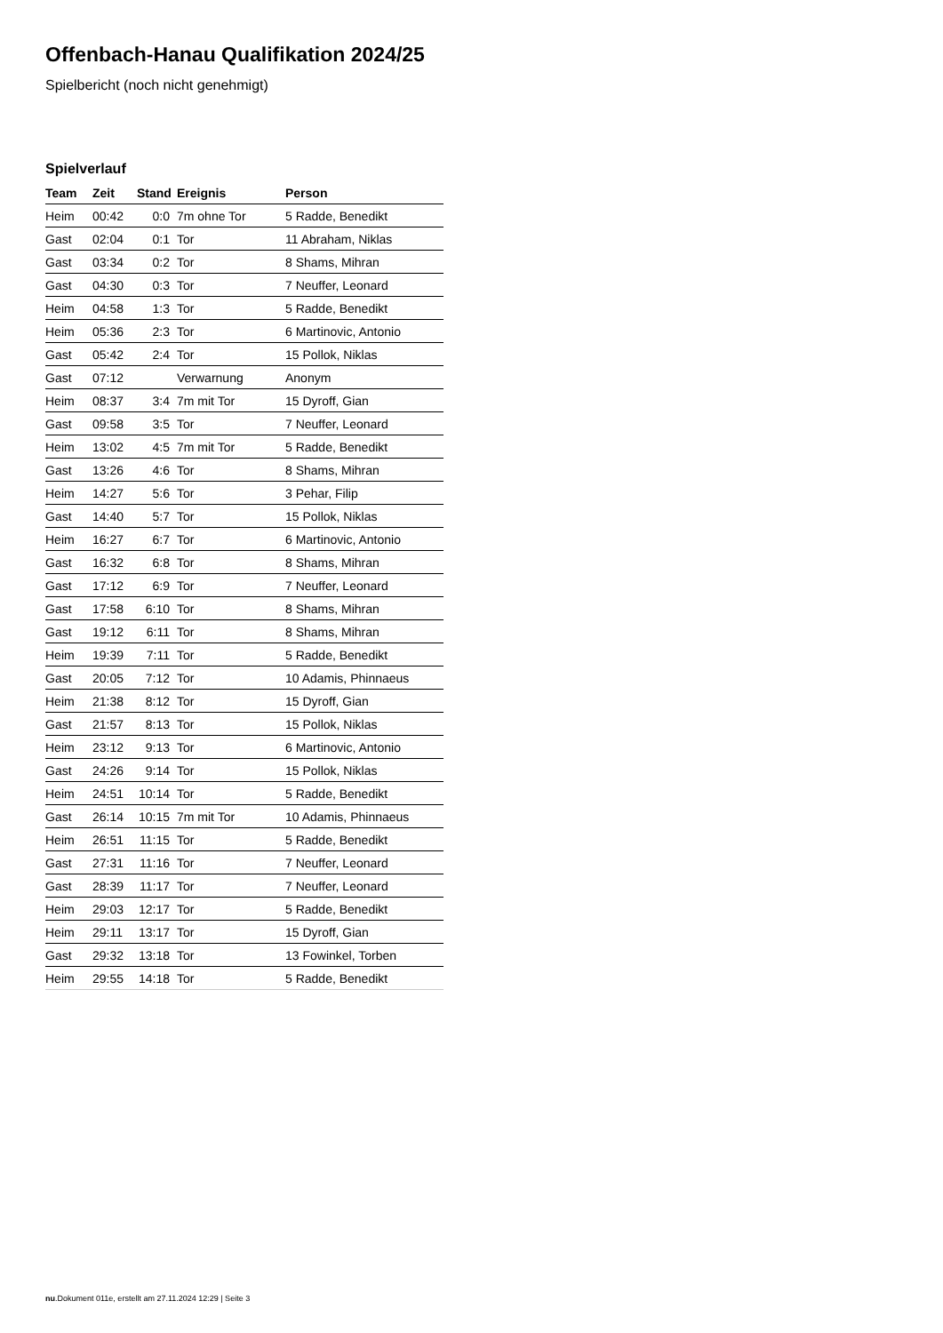Offenbach-Hanau Qualifikation 2024/25
Spielbericht (noch nicht genehmigt)
Spielverlauf
| Team | Zeit | Stand | Ereignis | Person |
| --- | --- | --- | --- | --- |
| Heim | 00:42 | 0:0 | 7m ohne Tor | 5 Radde, Benedikt |
| Gast | 02:04 | 0:1 | Tor | 11 Abraham, Niklas |
| Gast | 03:34 | 0:2 | Tor | 8 Shams, Mihran |
| Gast | 04:30 | 0:3 | Tor | 7 Neuffer, Leonard |
| Heim | 04:58 | 1:3 | Tor | 5 Radde, Benedikt |
| Heim | 05:36 | 2:3 | Tor | 6 Martinovic, Antonio |
| Gast | 05:42 | 2:4 | Tor | 15 Pollok, Niklas |
| Gast | 07:12 | | Verwarnung | Anonym |
| Heim | 08:37 | 3:4 | 7m mit Tor | 15 Dyroff, Gian |
| Gast | 09:58 | 3:5 | Tor | 7 Neuffer, Leonard |
| Heim | 13:02 | 4:5 | 7m mit Tor | 5 Radde, Benedikt |
| Gast | 13:26 | 4:6 | Tor | 8 Shams, Mihran |
| Heim | 14:27 | 5:6 | Tor | 3 Pehar, Filip |
| Gast | 14:40 | 5:7 | Tor | 15 Pollok, Niklas |
| Heim | 16:27 | 6:7 | Tor | 6 Martinovic, Antonio |
| Gast | 16:32 | 6:8 | Tor | 8 Shams, Mihran |
| Gast | 17:12 | 6:9 | Tor | 7 Neuffer, Leonard |
| Gast | 17:58 | 6:10 | Tor | 8 Shams, Mihran |
| Gast | 19:12 | 6:11 | Tor | 8 Shams, Mihran |
| Heim | 19:39 | 7:11 | Tor | 5 Radde, Benedikt |
| Gast | 20:05 | 7:12 | Tor | 10 Adamis, Phinnaeus |
| Heim | 21:38 | 8:12 | Tor | 15 Dyroff, Gian |
| Gast | 21:57 | 8:13 | Tor | 15 Pollok, Niklas |
| Heim | 23:12 | 9:13 | Tor | 6 Martinovic, Antonio |
| Gast | 24:26 | 9:14 | Tor | 15 Pollok, Niklas |
| Heim | 24:51 | 10:14 | Tor | 5 Radde, Benedikt |
| Gast | 26:14 | 10:15 | 7m mit Tor | 10 Adamis, Phinnaeus |
| Heim | 26:51 | 11:15 | Tor | 5 Radde, Benedikt |
| Gast | 27:31 | 11:16 | Tor | 7 Neuffer, Leonard |
| Gast | 28:39 | 11:17 | Tor | 7 Neuffer, Leonard |
| Heim | 29:03 | 12:17 | Tor | 5 Radde, Benedikt |
| Heim | 29:11 | 13:17 | Tor | 15 Dyroff, Gian |
| Gast | 29:32 | 13:18 | Tor | 13 Fowinkel, Torben |
| Heim | 29:55 | 14:18 | Tor | 5 Radde, Benedikt |
nu.Dokument 011e, erstellt am 27.11.2024 12:29 | Seite 3